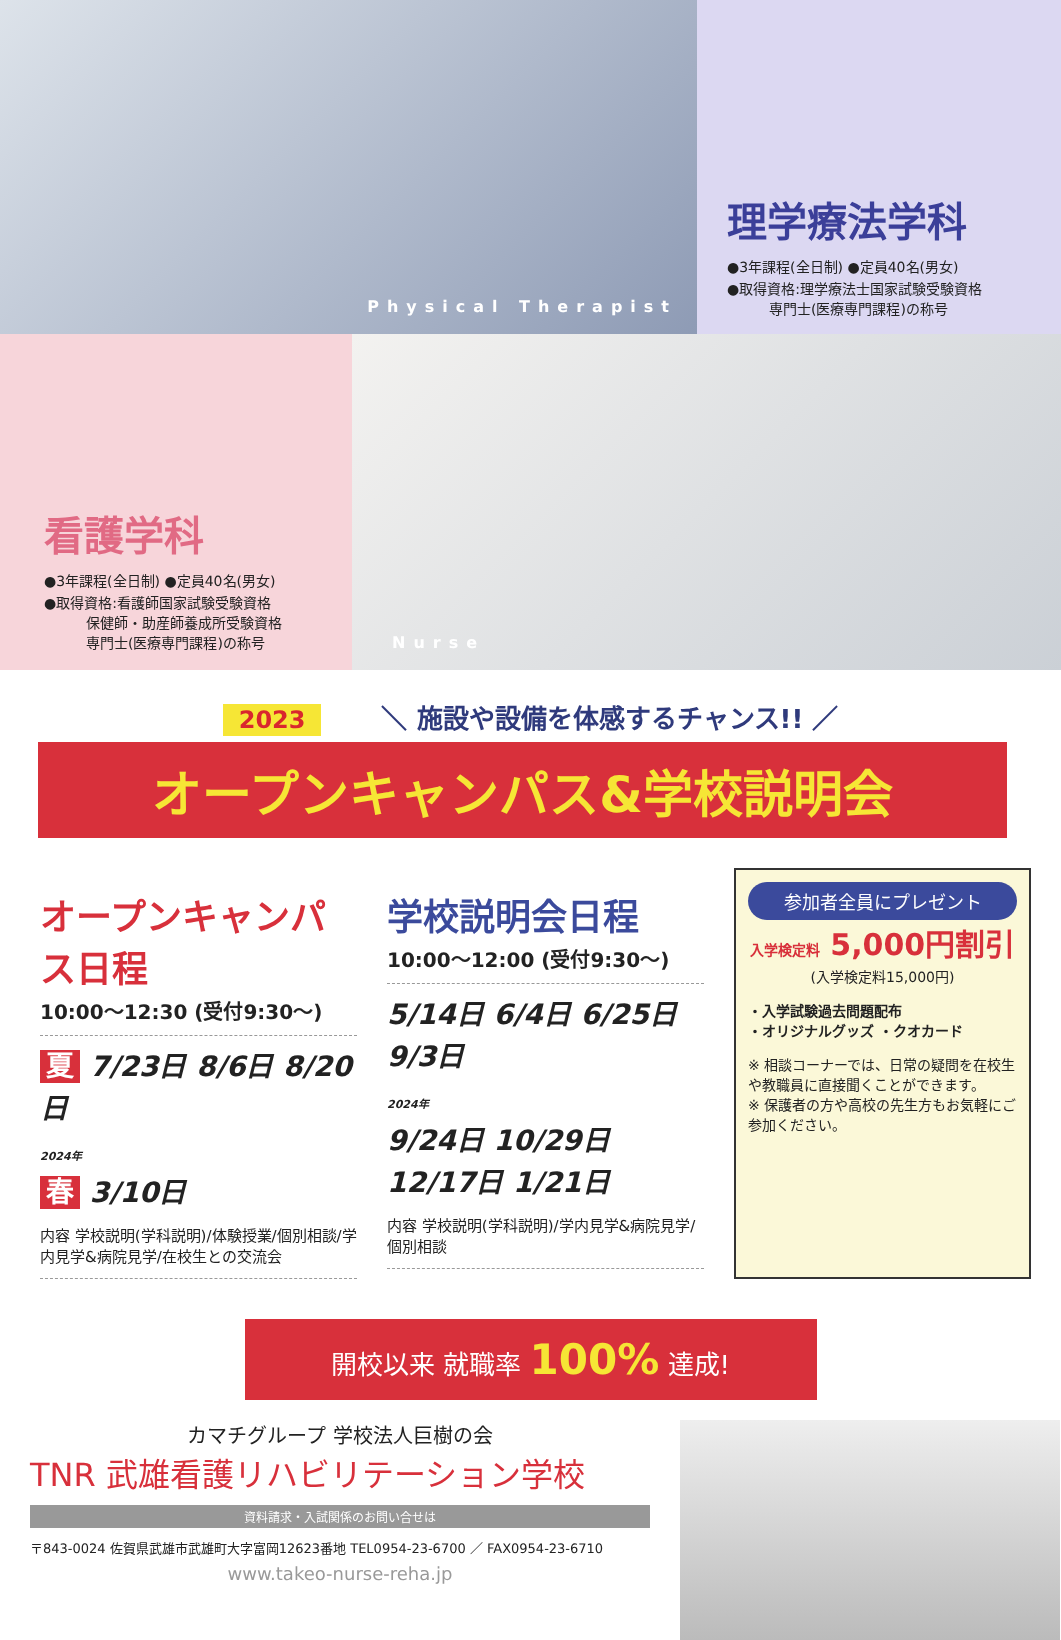Physical Therapist
理学療法学科
●3年課程(全日制) ●定員40名(男女)
●取得資格:理学療法士国家試験受験資格
　　　専門士(医療専門課程)の称号
看護学科
●3年課程(全日制) ●定員40名(男女)
●取得資格:看護師国家試験受験資格
　　　保健師・助産師養成所受験資格
　　　専門士(医療専門課程)の称号
Nurse
2023 ＼ 施設や設備を体感するチャンス!! ／
オープンキャンパス&学校説明会
オープンキャンパス日程
10:00〜12:30 (受付9:30〜)
夏 7/23日 8/6日 8/20日
2024年
春 3/10日
内容 学校説明(学科説明)/体験授業/個別相談/学内見学&病院見学/在校生との交流会
学校説明会日程
10:00〜12:00 (受付9:30〜)
5/14日 6/4日 6/25日 9/3日
2024年
9/24日 10/29日 12/17日 1/21日
内容 学校説明(学科説明)/学内見学&病院見学/個別相談
参加者全員にプレゼント
入学検定料 5,000円割引
(入学検定料15,000円)
・入学試験過去問題配布
・オリジナルグッズ ・クオカード
※ 相談コーナーでは、日常の疑問を在校生や教職員に直接聞くことができます。
※ 保護者の方や高校の先生方もお気軽にご参加ください。
開校以来 就職率 100% 達成!
カマチグループ 学校法人巨樹の会
TNR 武雄看護リハビリテーション学校
資料請求・入試関係のお問い合せは
〒843-0024 佐賀県武雄市武雄町大字富岡12623番地 TEL0954-23-6700 ／ FAX0954-23-6710
www.takeo-nurse-reha.jp